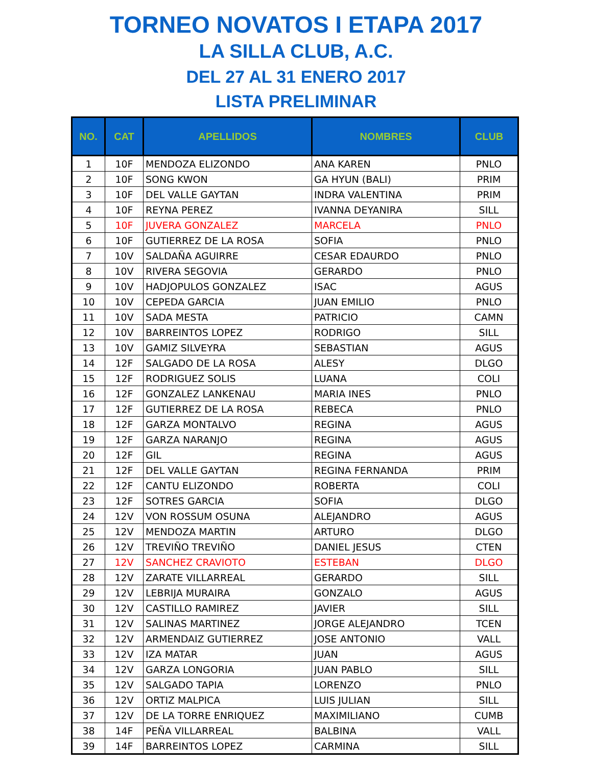TORNEO NOVATOS I ETAPA 2017
LA SILLA CLUB, A.C.
DEL 27 AL 31 ENERO 2017
LISTA PRELIMINAR
| NO. | CAT | APELLIDOS | NOMBRES | CLUB |
| --- | --- | --- | --- | --- |
| 1 | 10F | MENDOZA ELIZONDO | ANA KAREN | PNLO |
| 2 | 10F | SONG KWON | GA HYUN (BALI) | PRIM |
| 3 | 10F | DEL VALLE GAYTAN | INDRA VALENTINA | PRIM |
| 4 | 10F | REYNA PEREZ | IVANNA DEYANIRA | SILL |
| 5 | 10F | JUVERA GONZALEZ | MARCELA | PNLO |
| 6 | 10F | GUTIERREZ DE LA ROSA | SOFIA | PNLO |
| 7 | 10V | SALDAÑA AGUIRRE | CESAR EDAURDO | PNLO |
| 8 | 10V | RIVERA SEGOVIA | GERARDO | PNLO |
| 9 | 10V | HADJOPULOS GONZALEZ | ISAC | AGUS |
| 10 | 10V | CEPEDA GARCIA | JUAN EMILIO | PNLO |
| 11 | 10V | SADA MESTA | PATRICIO | CAMN |
| 12 | 10V | BARREINTOS LOPEZ | RODRIGO | SILL |
| 13 | 10V | GAMIZ SILVEYRA | SEBASTIAN | AGUS |
| 14 | 12F | SALGADO DE LA ROSA | ALESY | DLGO |
| 15 | 12F | RODRIGUEZ SOLIS | LUANA | COLI |
| 16 | 12F | GONZALEZ LANKENAU | MARIA INES | PNLO |
| 17 | 12F | GUTIERREZ DE LA ROSA | REBECA | PNLO |
| 18 | 12F | GARZA MONTALVO | REGINA | AGUS |
| 19 | 12F | GARZA NARANJO | REGINA | AGUS |
| 20 | 12F | GIL | REGINA | AGUS |
| 21 | 12F | DEL VALLE GAYTAN | REGINA FERNANDA | PRIM |
| 22 | 12F | CANTU ELIZONDO | ROBERTA | COLI |
| 23 | 12F | SOTRES GARCIA | SOFIA | DLGO |
| 24 | 12V | VON ROSSUM OSUNA | ALEJANDRO | AGUS |
| 25 | 12V | MENDOZA MARTIN | ARTURO | DLGO |
| 26 | 12V | TREVIÑO TREVIÑO | DANIEL JESUS | CTEN |
| 27 | 12V | SANCHEZ CRAVIOTO | ESTEBAN | DLGO |
| 28 | 12V | ZARATE VILLARREAL | GERARDO | SILL |
| 29 | 12V | LEBRIJA MURAIRA | GONZALO | AGUS |
| 30 | 12V | CASTILLO RAMIREZ | JAVIER | SILL |
| 31 | 12V | SALINAS MARTINEZ | JORGE ALEJANDRO | TCEN |
| 32 | 12V | ARMENDAIZ GUTIERREZ | JOSE ANTONIO | VALL |
| 33 | 12V | IZA MATAR | JUAN | AGUS |
| 34 | 12V | GARZA LONGORIA | JUAN PABLO | SILL |
| 35 | 12V | SALGADO TAPIA | LORENZO | PNLO |
| 36 | 12V | ORTIZ MALPICA | LUIS JULIAN | SILL |
| 37 | 12V | DE LA TORRE ENRIQUEZ | MAXIMILIANO | CUMB |
| 38 | 14F | PEÑA VILLARREAL | BALBINA | VALL |
| 39 | 14F | BARREINTOS LOPEZ | CARMINA | SILL |